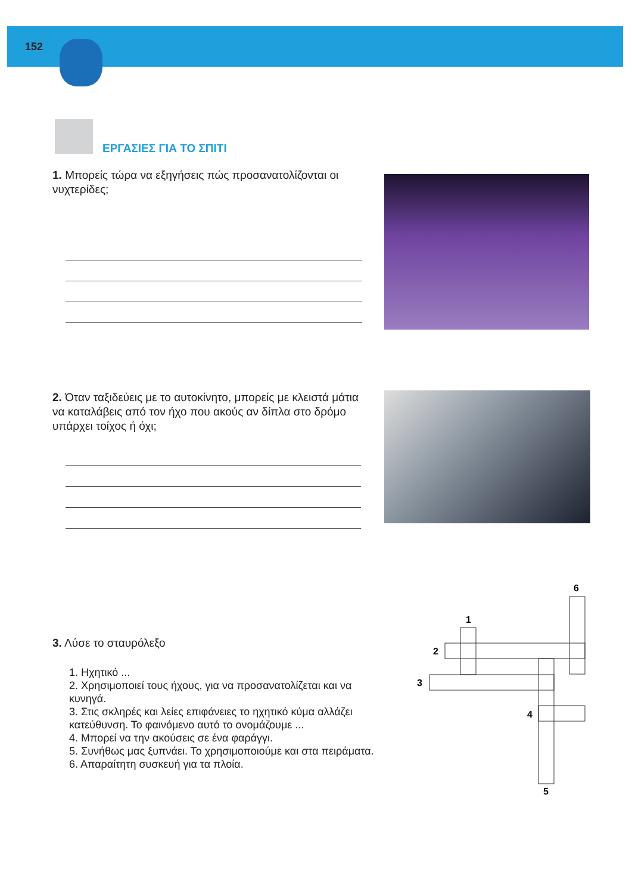152
ΕΡΓΑΣΙΕΣ ΓΙΑ ΤΟ ΣΠΙΤΙ
1. Μπορείς τώρα να εξηγήσεις πώς προσανατολίζονται οι νυχτερίδες;
2. Όταν ταξιδεύεις με το αυτοκίνητο, μπορείς με κλειστά μάτια να καταλάβεις από τον ήχο που ακούς αν δίπλα στο δρόμο υπάρχει τοίχος ή όχι;
3. Λύσε το σταυρόλεξο
1. Ηχητικό ...
2. Χρησιμοποιεί τους ήχους, για να προσανατολίζεται και να κυνηγά.
3. Στις σκληρές και λείες επιφάνειες το ηχητικό κύμα αλλάζει κατεύθυνση. Το φαινόμενο αυτό το ονομάζουμε ...
4. Μπορεί να την ακούσεις σε ένα φαράγγι.
5. Συνήθως μας ξυπνάει. Το χρησιμοποιούμε και στα πειράματα.
6. Απαραίτητη συσκευή για τα πλοία.
6
1
2
3
4
5